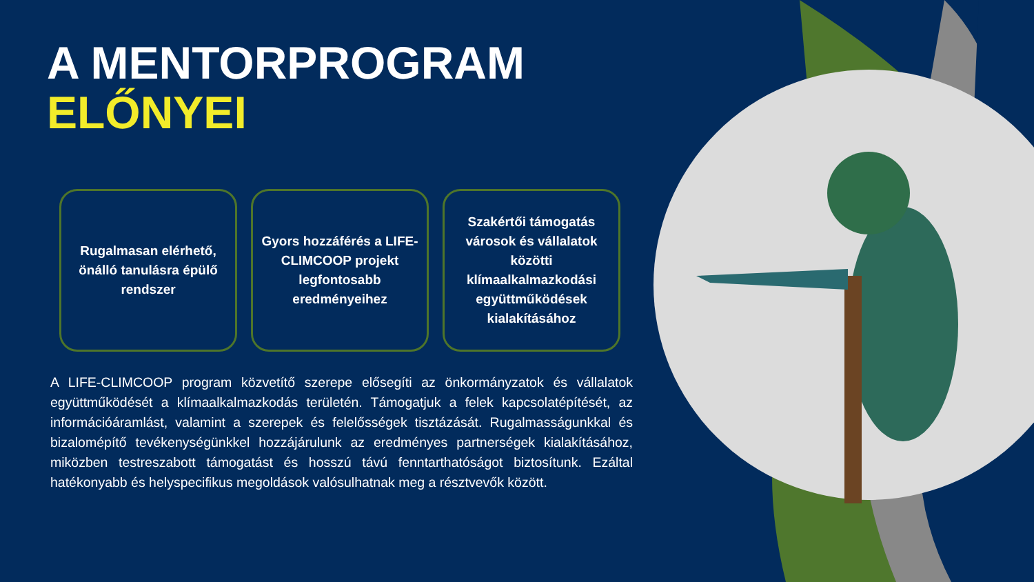A MENTORPROGRAM
ELŐNYEI
Rugalmasan elérhető, önálló tanulásra épülő rendszer
Gyors hozzáférés a LIFE-CLIMCOOP projekt legfontosabb eredményeihez
Szakértői támogatás városok és vállalatok közötti klímaalkalmazkodási együttműködések kialakításához
A LIFE-CLIMCOOP program közvetítő szerepe elősegíti az önkormányzatok és vállalatok együttműködését a klímaalkalmazkodás területén. Támogatjuk a felek kapcsolatépítését, az információáramlást, valamint a szerepek és felelősségek tisztázását. Rugalmasságunkkal és bizalomépítő tevékenységünkkel hozzájárulunk az eredményes partnerségek kialakításához, miközben testreszabott támogatást és hosszú távú fenntarthatóságot biztosítunk. Ezáltal hatékonyabb és helyspecifikus megoldások valósulhatnak meg a résztvevők között.